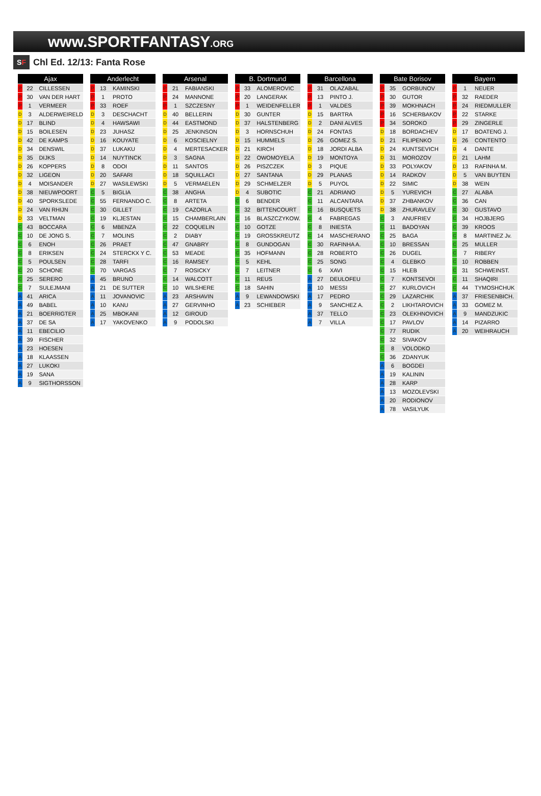www.SPORTFANTASY.ORG
SF
Chl Ed. 12/13: Fanta Rose
| Ajax | | |
| --- | --- | --- |
| P | 22 | CILLESSEN |
| P | 30 | VAN DER HART |
| P | 1 | VERMEER |
| D | 3 | ALDERWEIRELD |
| D | 17 | BLIND |
| D | 15 | BOILESEN |
| D | 42 | DE KAMPS |
| D | 34 | DENSWIL |
| D | 35 | DIJKS |
| D | 26 | KOPPERS |
| D | 32 | LIGEON |
| D | 4 | MOISANDER |
| D | 38 | NIEUWPOORT |
| D | 40 | SPORKSLEDE |
| D | 24 | VAN RHIJN |
| D | 33 | VELTMAN |
| C | 43 | BOCCARA |
| C | 10 | DE JONG S. |
| C | 6 | ENOH |
| C | 8 | ERIKSEN |
| C | 5 | POULSEN |
| C | 20 | SCHONE |
| C | 25 | SERERO |
| C | 7 | SULEJMANI |
| A | 41 | ARICA |
| A | 49 | BABEL |
| A | 21 | BOERRIGTER |
| A | 37 | DE SA |
| A | 11 | EBECILIO |
| A | 39 | FISCHER |
| A | 23 | HOESEN |
| A | 18 | KLAASSEN |
| A | 27 | LUKOKI |
| A | 19 | SANA |
| A | 9 | SIGTHORSSON |
| Anderlecht | | |
| --- | --- | --- |
| P | 13 | KAMINSKI |
| P | 1 | PROTO |
| P | 33 | ROEF |
| D | 3 | DESCHACHT |
| D | 4 | HAWSAWI |
| D | 23 | JUHASZ |
| D | 16 | KOUYATE |
| D | 37 | LUKAKU |
| D | 14 | NUYTINCK |
| D | 8 | ODOI |
| D | 20 | SAFARI |
| D | 27 | WASILEWSKI |
| C | 5 | BIGLIA |
| C | 55 | FERNANDO C. |
| C | 30 | GILLET |
| C | 19 | KLJESTAN |
| C | 6 | MBENZA |
| C | 7 | MOLINS |
| C | 26 | PRAET |
| C | 24 | STERCKX Y C. |
| C | 28 | TARFI |
| C | 70 | VARGAS |
| A | 45 | BRUNO |
| A | 21 | DE SUTTER |
| A | 11 | JOVANOVIC |
| A | 10 | KANU |
| A | 25 | MBOKANI |
| A | 17 | YAKOVENKO |
| Arsenal | | |
| --- | --- | --- |
| P | 21 | FABIANSKI |
| P | 24 | MANNONE |
| P | 1 | SZCZESNY |
| D | 40 | BELLERIN |
| D | 44 | EASTMOND |
| D | 25 | JENKINSON |
| D | 6 | KOSCIELNY |
| D | 4 | MERTESACKER |
| D | 3 | SAGNA |
| D | 11 | SANTOS |
| D | 18 | SQUILLACI |
| D | 5 | VERMAELEN |
| C | 38 | ANGHA |
| C | 8 | ARTETA |
| C | 19 | CAZORLA |
| C | 15 | CHAMBERLAIN |
| C | 22 | COQUELIN |
| C | 2 | DIABY |
| C | 47 | GNABRY |
| C | 53 | MEADE |
| C | 16 | RAMSEY |
| C | 7 | ROSICKY |
| C | 14 | WALCOTT |
| C | 10 | WILSHERE |
| A | 23 | ARSHAVIN |
| A | 27 | GERVINHO |
| A | 12 | GIROUD |
| A | 9 | PODOLSKI |
| B. Dortmund | | |
| --- | --- | --- |
| P | 33 | ALOMEROVIC |
| P | 20 | LANGERAK |
| P | 1 | WEIDENFELLER |
| D | 30 | GUNTER |
| D | 37 | HALSTENBERG |
| D | 3 | HORNSCHUH |
| D | 15 | HUMMELS |
| D | 21 | KIRCH |
| D | 22 | OWOMOYELA |
| D | 26 | PISZCZEK |
| D | 27 | SANTANA |
| D | 29 | SCHMELZER |
| D | 4 | SUBOTIC |
| C | 6 | BENDER |
| C | 32 | BITTENCOURT |
| C | 16 | BLASZCZYKOW. |
| C | 10 | GOTZE |
| C | 19 | GROSSKREUTZ |
| C | 8 | GUNDOGAN |
| C | 35 | HOFMANN |
| C | 5 | KEHL |
| C | 7 | LEITNER |
| C | 11 | REUS |
| C | 18 | SAHIN |
| A | 9 | LEWANDOWSKI |
| A | 23 | SCHIEBER |
| Barcellona | | |
| --- | --- | --- |
| P | 31 | OLAZABAL |
| P | 13 | PINTO J. |
| P | 1 | VALDES |
| D | 15 | BARTRA |
| D | 2 | DANI ALVES |
| D | 24 | FONTAS |
| D | 26 | GOMEZ S. |
| D | 18 | JORDI ALBA |
| D | 19 | MONTOYA |
| D | 3 | PIQUE |
| D | 29 | PLANAS |
| D | 5 | PUYOL |
| C | 21 | ADRIANO |
| C | 11 | ALCANTARA |
| C | 16 | BUSQUETS |
| C | 4 | FABREGAS |
| C | 8 | INIESTA |
| C | 14 | MASCHERANO |
| C | 30 | RAFINHA A. |
| C | 28 | ROBERTO |
| C | 25 | SONG |
| C | 6 | XAVI |
| A | 27 | DEULOFEU |
| A | 10 | MESSI |
| A | 17 | PEDRO |
| A | 9 | SANCHEZ A. |
| A | 37 | TELLO |
| A | 7 | VILLA |
| Bate Borisov | | |
| --- | --- | --- |
| P | 35 | GORBUNOV |
| P | 30 | GUTOR |
| P | 39 | MOKHNACH |
| P | 16 | SCHERBAKOV |
| P | 34 | SOROKO |
| D | 18 | BORDACHEV |
| D | 21 | FILIPENKO |
| D | 24 | KUNTSEVICH |
| D | 31 | MOROZOV |
| D | 33 | POLYAKOV |
| D | 14 | RADKOV |
| D | 22 | SIMIC |
| D | 5 | YUREVICH |
| D | 37 | ZHBANKOV |
| D | 38 | ZHURAVLEV |
| C | 3 | ANUFRIEV |
| C | 11 | BADOYAN |
| C | 25 | BAGA |
| C | 10 | BRESSAN |
| C | 26 | DUGEL |
| C | 4 | GLEBKO |
| C | 15 | HLEB |
| C | 7 | KONTSEVOI |
| C | 27 | KURLOVICH |
| C | 29 | LAZARCHIK |
| C | 2 | LIKHTAROVICH |
| C | 23 | OLEKHNOVICH |
| C | 17 | PAVLOV |
| C | 77 | RUDIK |
| C | 32 | SIVAKOV |
| C | 8 | VOLODKO |
| C | 36 | ZDANYUK |
| A | 6 | BOGDEI |
| A | 19 | KALININ |
| A | 28 | KARP |
| A | 13 | MOZOLEVSKI |
| A | 20 | RODIONOV |
| A | 78 | VASILYUK |
| Bayern | | |
| --- | --- | --- |
| P | 1 | NEUER |
| P | 32 | RAEDER |
| P | 24 | RIEDMULLER |
| P | 22 | STARKE |
| P | 29 | ZINGERLE |
| D | 17 | BOATENG J. |
| D | 26 | CONTENTO |
| D | 4 | DANTE |
| D | 21 | LAHM |
| D | 13 | RAFINHA M. |
| D | 5 | VAN BUYTEN |
| D | 38 | WEIN |
| C | 27 | ALABA |
| C | 36 | CAN |
| C | 30 | GUSTAVO |
| C | 34 | HOJBJERG |
| C | 39 | KROOS |
| C | 8 | MARTINEZ Jv. |
| C | 25 | MULLER |
| C | 7 | RIBERY |
| C | 10 | ROBBEN |
| C | 31 | SCHWEINST. |
| C | 11 | SHAQIRI |
| C | 44 | TYMOSHCHUK |
| A | 37 | FRIESENBICH. |
| A | 33 | GOMEZ M. |
| A | 9 | MANDZUKIC |
| A | 14 | PIZARRO |
| A | 20 | WEIHRAUCH |